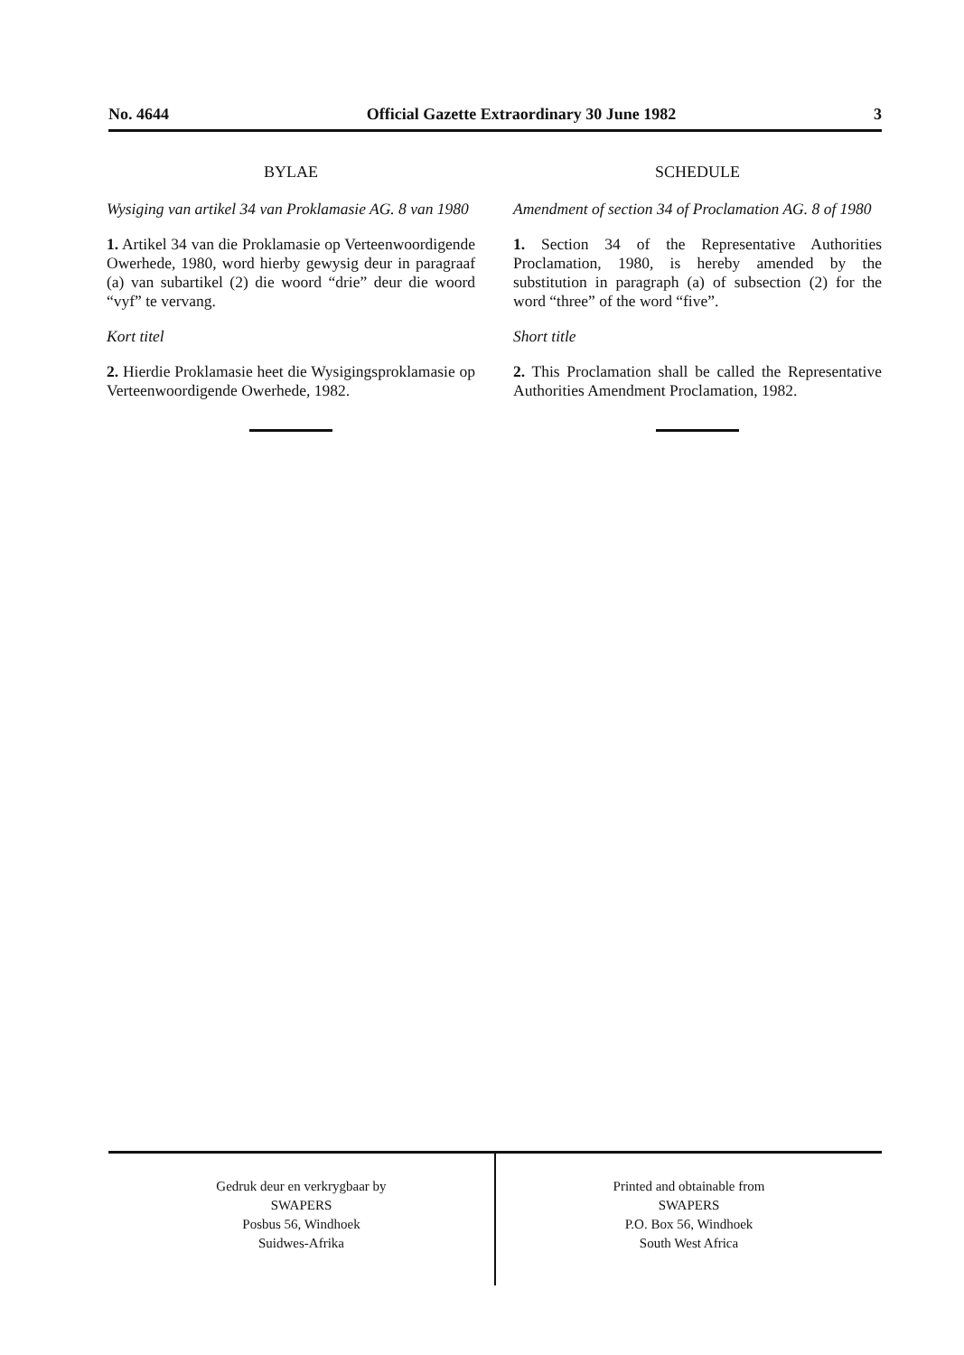No. 4644 Official Gazette Extraordinary 30 June 1982 3
BYLAE
Wysiging van artikel 34 van Proklamasie AG. 8 van 1980
1. Artikel 34 van die Proklamasie op Verteenwoordigende Owerhede, 1980, word hierby gewysig deur in paragraaf (a) van subartikel (2) die woord “drie” deur die woord “vyf” te vervang.
Kort titel
2. Hierdie Proklamasie heet die Wysigingsproklamasie op Verteenwoordigende Owerhede, 1982.
SCHEDULE
Amendment of section 34 of Proclamation AG. 8 of 1980
1. Section 34 of the Representative Authorities Proclamation, 1980, is hereby amended by the substitution in paragraph (a) of subsection (2) for the word “three” of the word “five”.
Short title
2. This Proclamation shall be called the Representative Authorities Amendment Proclamation, 1982.
Gedruk deur en verkrygbaar by
SWAPERS
Posbus 56, Windhoek
Suidwes-Afrika
Printed and obtainable from
SWAPERS
P.O. Box 56, Windhoek
South West Africa